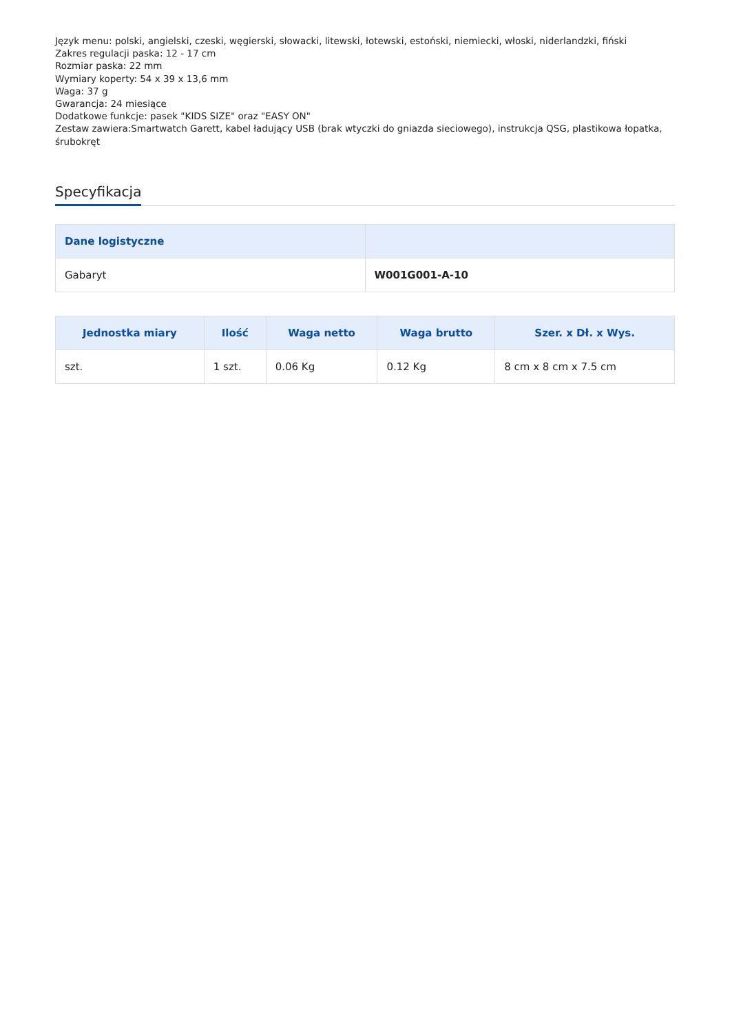Język menu: polski, angielski, czeski, węgierski, słowacki, litewski, łotewski, estoński, niemiecki, włoski, niderlandzki, fiński
Zakres regulacji paska: 12 - 17 cm
Rozmiar paska: 22 mm
Wymiary koperty: 54 x 39 x 13,6 mm
Waga: 37 g
Gwarancja: 24 miesiące
Dodatkowe funkcje: pasek "KIDS SIZE" oraz "EASY ON"
Zestaw zawiera:Smartwatch Garett, kabel ładujący USB (brak wtyczki do gniazda sieciowego), instrukcja QSG, plastikowa łopatka, śrubokręt
Specyfikacja
| Dane logistyczne | |
| --- | --- |
| Gabaryt | W001G001-A-10 |
| Jednostka miary | Ilość | Waga netto | Waga brutto | Szer. x Dł. x Wys. |
| --- | --- | --- | --- | --- |
| szt. | 1 szt. | 0.06 Kg | 0.12 Kg | 8 cm x 8 cm x 7.5 cm |